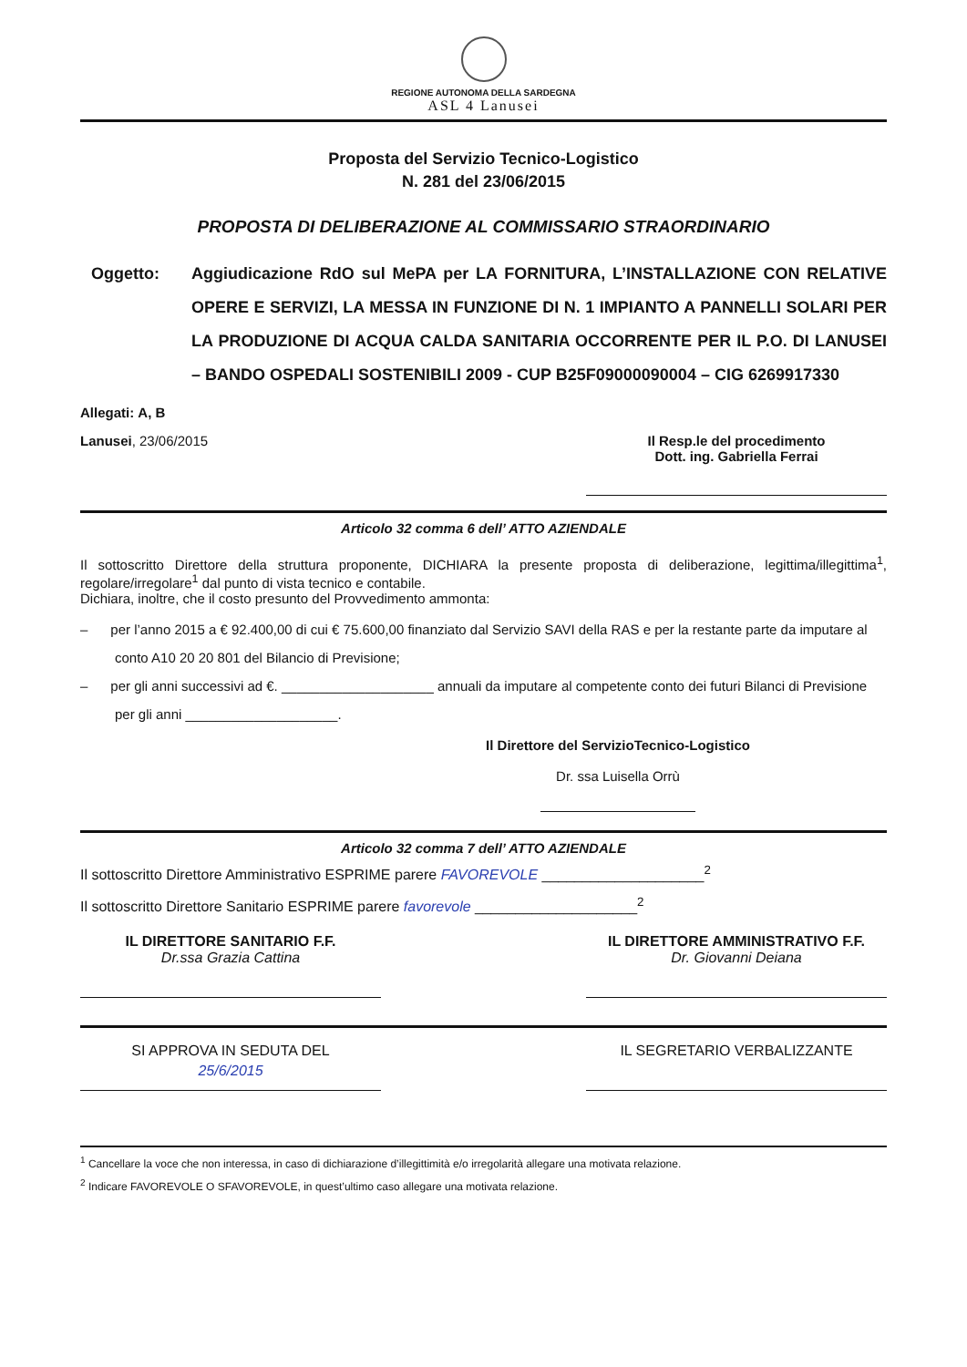REGIONE AUTONOMA DELLA SARDEGNA
ASL 4 Lanusei
Proposta del Servizio Tecnico-Logistico
N. 281 del 23/06/2015
PROPOSTA DI DELIBERAZIONE AL COMMISSARIO STRAORDINARIO
Oggetto: Aggiudicazione RdO sul MePA per LA FORNITURA, L’INSTALLAZIONE CON RELATIVE OPERE E SERVIZI, LA MESSA IN FUNZIONE DI N. 1 IMPIANTO A PANNELLI SOLARI PER LA PRODUZIONE DI ACQUA CALDA SANITARIA OCCORRENTE PER IL P.O. DI LANUSEI – BANDO OSPEDALI SOSTENIBILI 2009 - CUP B25F09000090004 – CIG 6269917330
Allegati: A, B
Lanusei, 23/06/2015 Il Resp.le del procedimento
Dott. ing. Gabriella Ferrai
Articolo 32 comma 6 dell’ ATTO AZIENDALE
Il sottoscritto Direttore della struttura proponente, DICHIARA la presente proposta di deliberazione, legittima/illegittima<sup>1</sup>, regolare/irregolare<sup>1</sup> dal punto di vista tecnico e contabile.
Dichiara, inoltre, che il costo presunto del Provvedimento ammonta:
– per l’anno 2015 a € 92.400,00 di cui € 75.600,00 finanziato dal Servizio SAVI della RAS e per la restante parte da imputare al conto A10 20 20 801 del Bilancio di Previsione;
– per gli anni successivi ad €. ____________________ annuali da imputare al competente conto dei futuri Bilanci di Previsione per gli anni ____________________.
Il Direttore del ServizioTecnico-Logistico
Dr. ssa Luisella Orrù
Articolo 32 comma 7 dell’ ATTO AZIENDALE
Il sottoscritto Direttore Amministrativo ESPRIME parere FAVOREVOLE ____________________<sup>2</sup>
Il sottoscritto Direttore Sanitario ESPRIME parere favorevole ____________________<sup>2</sup>
IL DIRETTORE SANITARIO F.F.
Dr.ssa Grazia Cattina
IL DIRETTORE AMMINISTRATIVO F.F.
Dr. Giovanni Deiana
SI APPROVA IN SEDUTA DEL
25/6/2015
IL SEGRETARIO VERBALIZZANTE
<sup>1</sup> Cancellare la voce che non interessa, in caso di dichiarazione d’illegittimità e/o irregolarità allegare una motivata relazione.
<sup>2</sup> Indicare FAVOREVOLE O SFAVOREVOLE, in quest’ultimo caso allegare una motivata relazione.